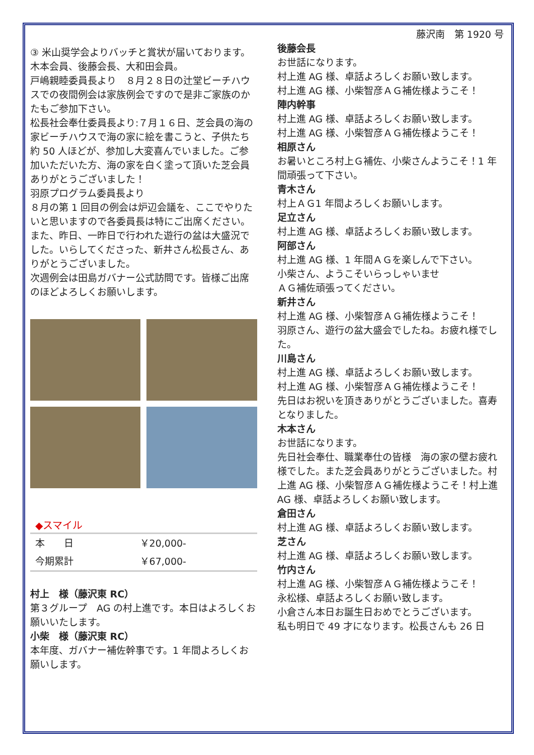③ 米山奨学会よりバッチと賞状が届いております。
木本会員、後藤会長、大和田会員。
戸嶋親睦委員長より　８月２８日の辻堂ビーチハウスでの夜間例会は家族例会ですので是非ご家族のかたもご参加下さい。
松長社会奉仕委員長より:７月１６日、芝会員の海の家ビーチハウスで海の家に絵を書こうと、子供たち約 50 人ほどが、参加し大変喜んでいました。ご参加いただいた方、海の家を白く塗って頂いた芝会員ありがとうございました！
羽原プログラム委員長より
８月の第 1 回目の例会は炉辺会議を、ここでやりたいと思いますので各委員長は特にご出席ください。
また、昨日、一昨日で行われた遊行の盆は大盛況でした。いらしてくださった、新井さん松長さん、ありがとうございました。
次週例会は田島ガバナー公式訪問です。皆様ご出席のほどよろしくお願いします。
◆スマイル
| 本 日 | ￥20,000- |
| 今期累計 | ￥67,000- |
村上　様（藤沢東 RC）
第３グループ　AG の村上進です。本日はよろしくお願いいたします。
小柴　様（藤沢東 RC）
本年度、ガバナー補佐幹事です。1 年間よろしくお願いします。
藤沢南　第 1920 号
後藤会長
お世話になります。
村上進 AG 様、卓話よろしくお願い致します。
村上進 AG 様、小柴智彦ＡＧ補佐様ようこそ！
陣内幹事
村上進 AG 様、卓話よろしくお願い致します。
村上進 AG 様、小柴智彦ＡＧ補佐様ようこそ！
相原さん
お暑いところ村上Ｇ補佐、小柴さんようこそ！1 年間頑張って下さい。
青木さん
村上ＡＧ1 年間よろしくお願いします。
足立さん
村上進 AG 様、卓話よろしくお願い致します。
阿部さん
村上進 AG 様、1 年間ＡＧを楽しんで下さい。
小柴さん、ようこそいらっしゃいませ
ＡＧ補佐頑張ってください。
新井さん
村上進 AG 様、小柴智彦ＡＧ補佐様ようこそ！
羽原さん、遊行の盆大盛会でしたね。お疲れ様でした。
川島さん
村上進 AG 様、卓話よろしくお願い致します。
村上進 AG 様、小柴智彦ＡＧ補佐様ようこそ！
先日はお祝いを頂きありがとうございました。喜寿となりました。
木本さん
お世話になります。
先日社会奉仕、職業奉仕の皆様　海の家の壁お疲れ様でした。また芝会員ありがとうございました。村上進 AG 様、小柴智彦ＡＧ補佐様ようこそ！村上進 AG 様、卓話よろしくお願い致します。
倉田さん
村上進 AG 様、卓話よろしくお願い致します。
芝さん
村上進 AG 様、卓話よろしくお願い致します。
竹内さん
村上進 AG 様、小柴智彦ＡＧ補佐様ようこそ！
永松様、卓話よろしくお願い致します。
小倉さん本日お誕生日おめでとうございます。
私も明日で 49 才になります。松長さんも 26 日